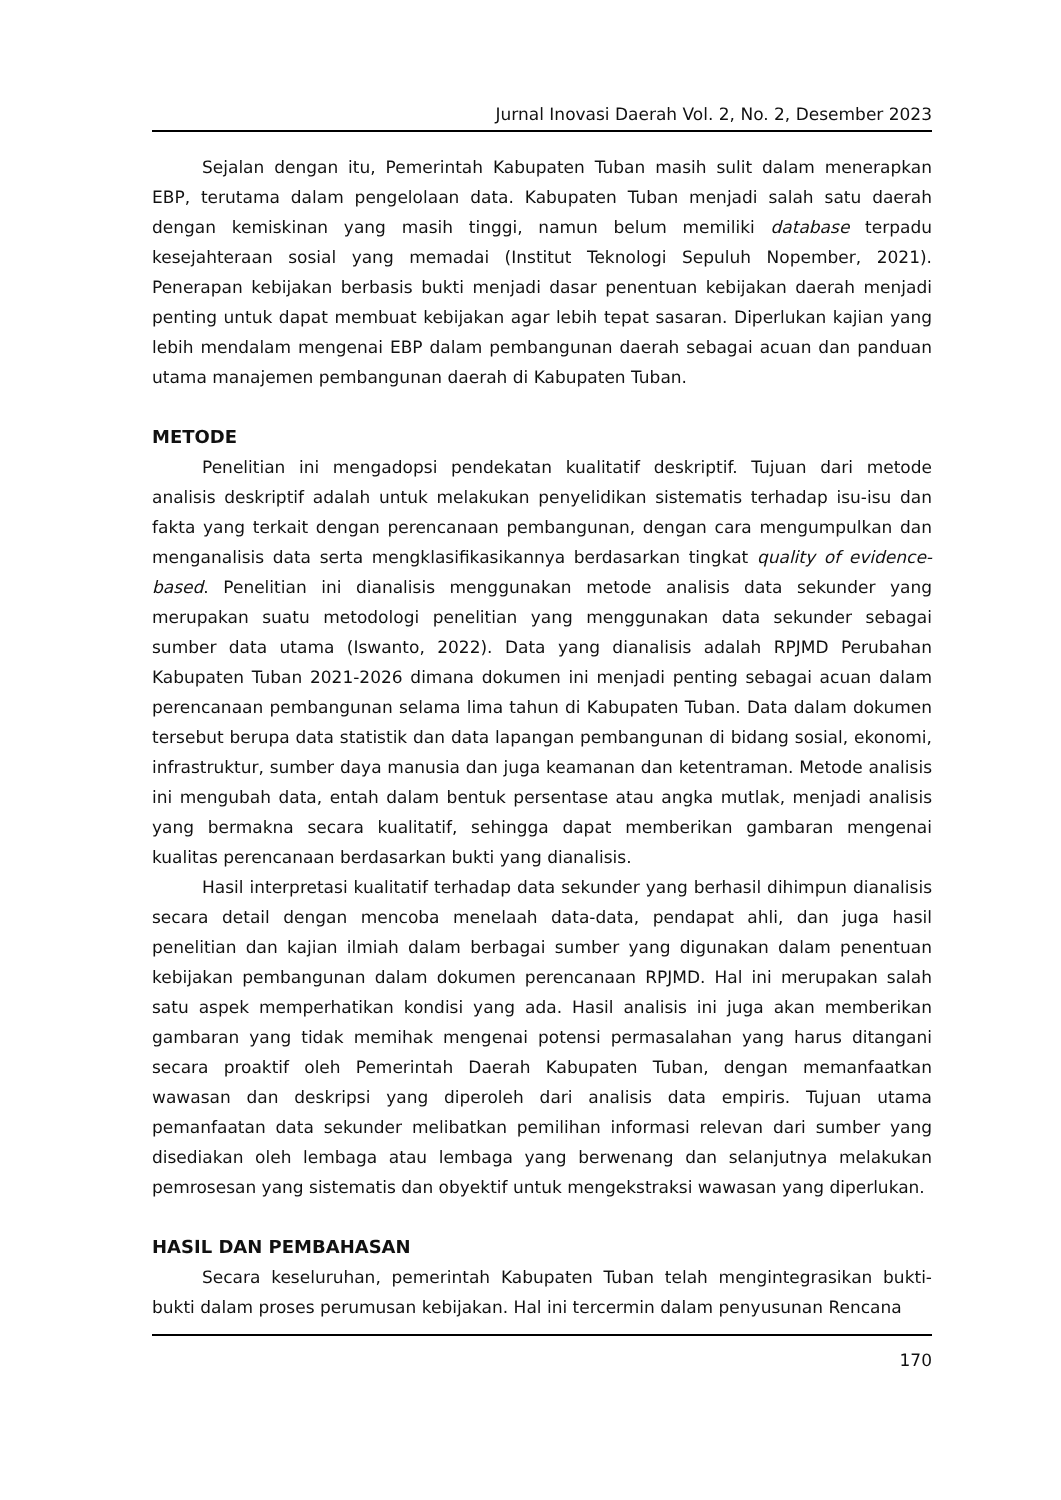Jurnal Inovasi Daerah Vol. 2, No. 2, Desember 2023
Sejalan dengan itu, Pemerintah Kabupaten Tuban masih sulit dalam menerapkan EBP, terutama dalam pengelolaan data. Kabupaten Tuban menjadi salah satu daerah dengan kemiskinan yang masih tinggi, namun belum memiliki database terpadu kesejahteraan sosial yang memadai (Institut Teknologi Sepuluh Nopember, 2021). Penerapan kebijakan berbasis bukti menjadi dasar penentuan kebijakan daerah menjadi penting untuk dapat membuat kebijakan agar lebih tepat sasaran. Diperlukan kajian yang lebih mendalam mengenai EBP dalam pembangunan daerah sebagai acuan dan panduan utama manajemen pembangunan daerah di Kabupaten Tuban.
METODE
Penelitian ini mengadopsi pendekatan kualitatif deskriptif. Tujuan dari metode analisis deskriptif adalah untuk melakukan penyelidikan sistematis terhadap isu-isu dan fakta yang terkait dengan perencanaan pembangunan, dengan cara mengumpulkan dan menganalisis data serta mengklasifikasikannya berdasarkan tingkat quality of evidence-based. Penelitian ini dianalisis menggunakan metode analisis data sekunder yang merupakan suatu metodologi penelitian yang menggunakan data sekunder sebagai sumber data utama (Iswanto, 2022). Data yang dianalisis adalah RPJMD Perubahan Kabupaten Tuban 2021-2026 dimana dokumen ini menjadi penting sebagai acuan dalam perencanaan pembangunan selama lima tahun di Kabupaten Tuban. Data dalam dokumen tersebut berupa data statistik dan data lapangan pembangunan di bidang sosial, ekonomi, infrastruktur, sumber daya manusia dan juga keamanan dan ketentraman. Metode analisis ini mengubah data, entah dalam bentuk persentase atau angka mutlak, menjadi analisis yang bermakna secara kualitatif, sehingga dapat memberikan gambaran mengenai kualitas perencanaan berdasarkan bukti yang dianalisis.
Hasil interpretasi kualitatif terhadap data sekunder yang berhasil dihimpun dianalisis secara detail dengan mencoba menelaah data-data, pendapat ahli, dan juga hasil penelitian dan kajian ilmiah dalam berbagai sumber yang digunakan dalam penentuan kebijakan pembangunan dalam dokumen perencanaan RPJMD. Hal ini merupakan salah satu aspek memperhatikan kondisi yang ada. Hasil analisis ini juga akan memberikan gambaran yang tidak memihak mengenai potensi permasalahan yang harus ditangani secara proaktif oleh Pemerintah Daerah Kabupaten Tuban, dengan memanfaatkan wawasan dan deskripsi yang diperoleh dari analisis data empiris. Tujuan utama pemanfaatan data sekunder melibatkan pemilihan informasi relevan dari sumber yang disediakan oleh lembaga atau lembaga yang berwenang dan selanjutnya melakukan pemrosesan yang sistematis dan obyektif untuk mengekstraksi wawasan yang diperlukan.
HASIL DAN PEMBAHASAN
Secara keseluruhan, pemerintah Kabupaten Tuban telah mengintegrasikan bukti-bukti dalam proses perumusan kebijakan. Hal ini tercermin dalam penyusunan Rencana
170